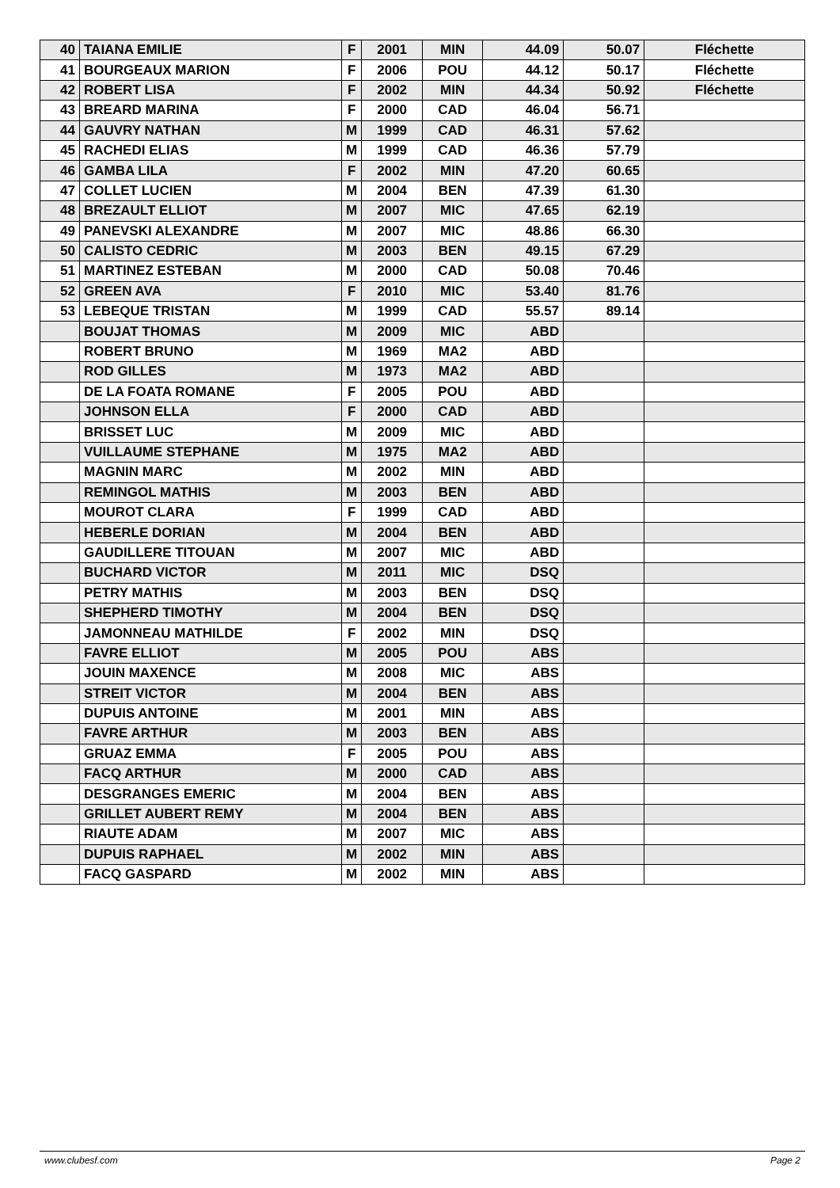| 40 | TAIANA EMILIE | F | 2001 | MIN | 44.09 | 50.07 | Fléchette |
| 41 | BOURGEAUX MARION | F | 2006 | POU | 44.12 | 50.17 | Fléchette |
| 42 | ROBERT LISA | F | 2002 | MIN | 44.34 | 50.92 | Fléchette |
| 43 | BREARD MARINA | F | 2000 | CAD | 46.04 | 56.71 | |
| 44 | GAUVRY NATHAN | M | 1999 | CAD | 46.31 | 57.62 | |
| 45 | RACHEDI ELIAS | M | 1999 | CAD | 46.36 | 57.79 | |
| 46 | GAMBA LILA | F | 2002 | MIN | 47.20 | 60.65 | |
| 47 | COLLET LUCIEN | M | 2004 | BEN | 47.39 | 61.30 | |
| 48 | BREZAULT ELLIOT | M | 2007 | MIC | 47.65 | 62.19 | |
| 49 | PANEVSKI ALEXANDRE | M | 2007 | MIC | 48.86 | 66.30 | |
| 50 | CALISTO CEDRIC | M | 2003 | BEN | 49.15 | 67.29 | |
| 51 | MARTINEZ ESTEBAN | M | 2000 | CAD | 50.08 | 70.46 | |
| 52 | GREEN AVA | F | 2010 | MIC | 53.40 | 81.76 | |
| 53 | LEBEQUE TRISTAN | M | 1999 | CAD | 55.57 | 89.14 | |
| | BOUJAT THOMAS | M | 2009 | MIC | ABD | | |
| | ROBERT BRUNO | M | 1969 | MA2 | ABD | | |
| | ROD GILLES | M | 1973 | MA2 | ABD | | |
| | DE LA FOATA ROMANE | F | 2005 | POU | ABD | | |
| | JOHNSON ELLA | F | 2000 | CAD | ABD | | |
| | BRISSET LUC | M | 2009 | MIC | ABD | | |
| | VUILLAUME STEPHANE | M | 1975 | MA2 | ABD | | |
| | MAGNIN MARC | M | 2002 | MIN | ABD | | |
| | REMINGOL MATHIS | M | 2003 | BEN | ABD | | |
| | MOUROT CLARA | F | 1999 | CAD | ABD | | |
| | HEBERLE DORIAN | M | 2004 | BEN | ABD | | |
| | GAUDILLERE TITOUAN | M | 2007 | MIC | ABD | | |
| | BUCHARD VICTOR | M | 2011 | MIC | DSQ | | |
| | PETRY MATHIS | M | 2003 | BEN | DSQ | | |
| | SHEPHERD TIMOTHY | M | 2004 | BEN | DSQ | | |
| | JAMONNEAU MATHILDE | F | 2002 | MIN | DSQ | | |
| | FAVRE ELLIOT | M | 2005 | POU | ABS | | |
| | JOUIN MAXENCE | M | 2008 | MIC | ABS | | |
| | STREIT VICTOR | M | 2004 | BEN | ABS | | |
| | DUPUIS ANTOINE | M | 2001 | MIN | ABS | | |
| | FAVRE ARTHUR | M | 2003 | BEN | ABS | | |
| | GRUAZ EMMA | F | 2005 | POU | ABS | | |
| | FACQ ARTHUR | M | 2000 | CAD | ABS | | |
| | DESGRANGES EMERIC | M | 2004 | BEN | ABS | | |
| | GRILLET AUBERT REMY | M | 2004 | BEN | ABS | | |
| | RIAUTE ADAM | M | 2007 | MIC | ABS | | |
| | DUPUIS RAPHAEL | M | 2002 | MIN | ABS | | |
| | FACQ GASPARD | M | 2002 | MIN | ABS | | |
www.clubesf.com Page 2